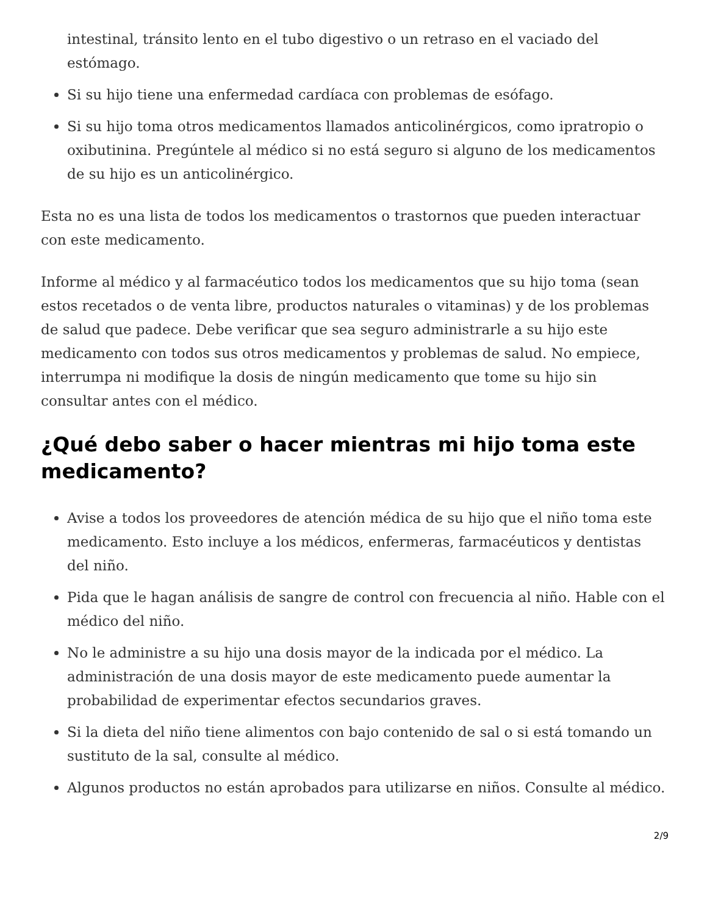intestinal, tránsito lento en el tubo digestivo o un retraso en el vaciado del estómago.
Si su hijo tiene una enfermedad cardíaca con problemas de esófago.
Si su hijo toma otros medicamentos llamados anticolinérgicos, como ipratropio o oxibutinina. Pregúntele al médico si no está seguro si alguno de los medicamentos de su hijo es un anticolinérgico.
Esta no es una lista de todos los medicamentos o trastornos que pueden interactuar con este medicamento.
Informe al médico y al farmacéutico todos los medicamentos que su hijo toma (sean estos recetados o de venta libre, productos naturales o vitaminas) y de los problemas de salud que padece. Debe verificar que sea seguro administrarle a su hijo este medicamento con todos sus otros medicamentos y problemas de salud. No empiece, interrumpa ni modifique la dosis de ningún medicamento que tome su hijo sin consultar antes con el médico.
¿Qué debo saber o hacer mientras mi hijo toma este medicamento?
Avise a todos los proveedores de atención médica de su hijo que el niño toma este medicamento. Esto incluye a los médicos, enfermeras, farmacéuticos y dentistas del niño.
Pida que le hagan análisis de sangre de control con frecuencia al niño. Hable con el médico del niño.
No le administre a su hijo una dosis mayor de la indicada por el médico. La administración de una dosis mayor de este medicamento puede aumentar la probabilidad de experimentar efectos secundarios graves.
Si la dieta del niño tiene alimentos con bajo contenido de sal o si está tomando un sustituto de la sal, consulte al médico.
Algunos productos no están aprobados para utilizarse en niños. Consulte al médico.
2/9